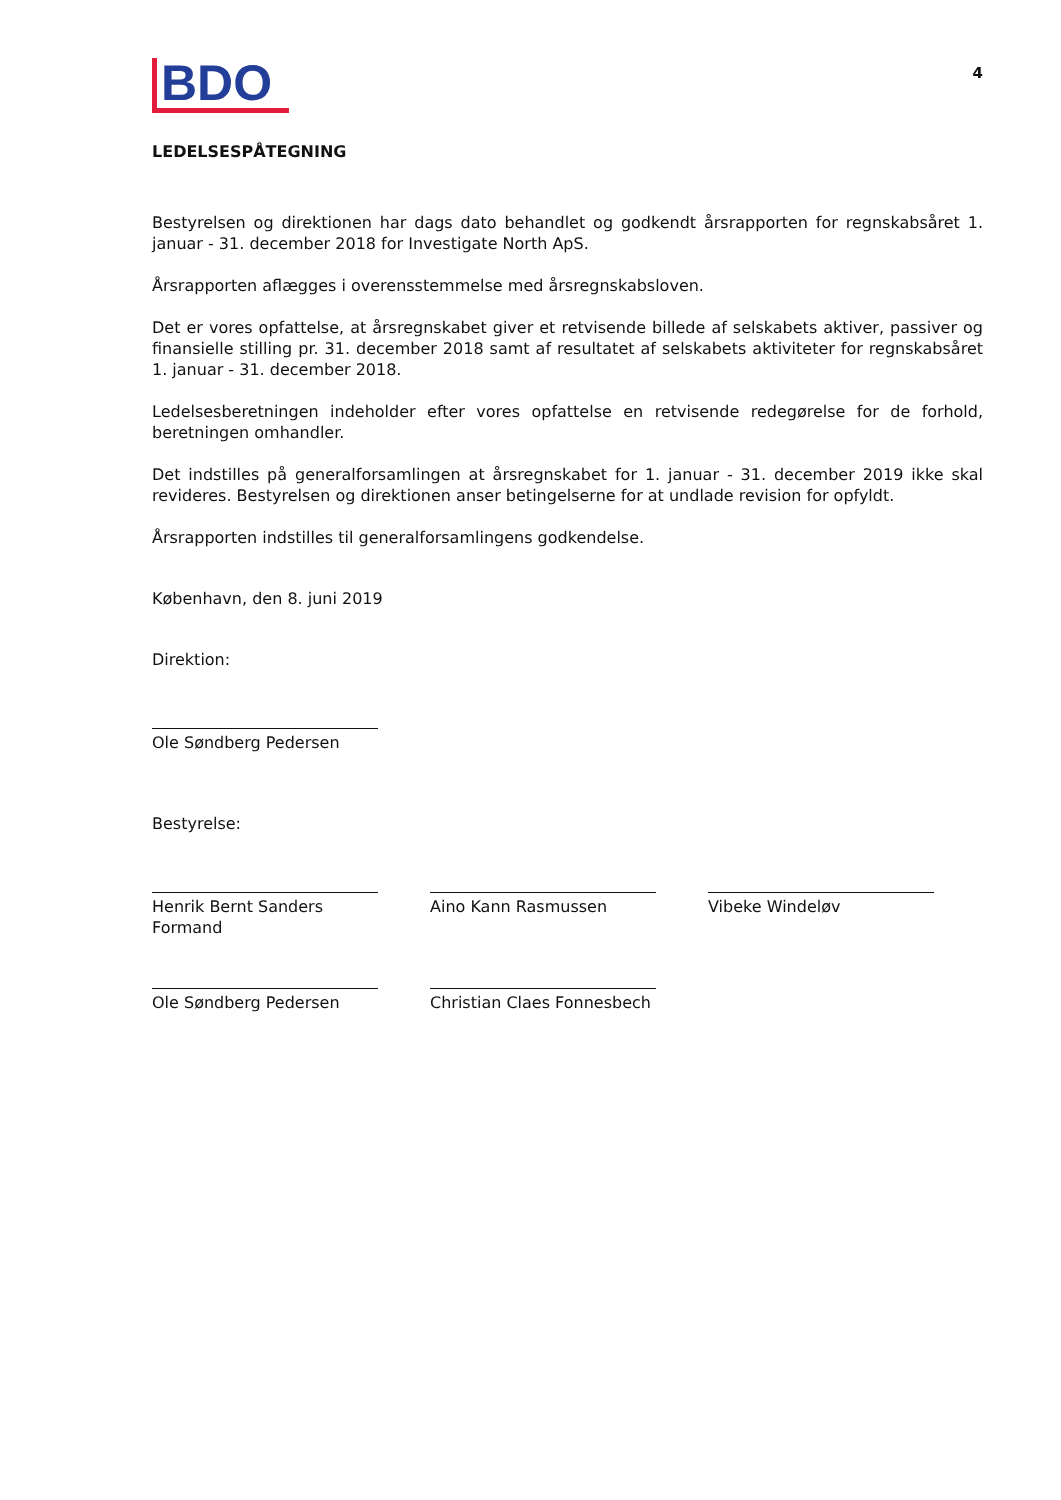BDO
4
LEDELSESPÅTEGNING
Bestyrelsen og direktionen har dags dato behandlet og godkendt årsrapporten for regnskabsåret 1. januar - 31. december 2018 for Investigate North ApS.
Årsrapporten aflægges i overensstemmelse med årsregnskabsloven.
Det er vores opfattelse, at årsregnskabet giver et retvisende billede af selskabets aktiver, passiver og finansielle stilling pr. 31. december 2018 samt af resultatet af selskabets aktiviteter for regnskabsåret 1. januar - 31. december 2018.
Ledelsesberetningen indeholder efter vores opfattelse en retvisende redegørelse for de forhold, beretningen omhandler.
Det indstilles på generalforsamlingen at årsregnskabet for 1. januar - 31. december 2019 ikke skal revideres. Bestyrelsen og direktionen anser betingelserne for at undlade revision for opfyldt.
Årsrapporten indstilles til generalforsamlingens godkendelse.
København, den 8. juni 2019
Direktion:
Ole Søndberg Pedersen
Bestyrelse:
Henrik Bernt Sanders
Formand
Aino Kann Rasmussen Vibeke Windeløv
Ole Søndberg Pedersen Christian Claes Fonnesbech